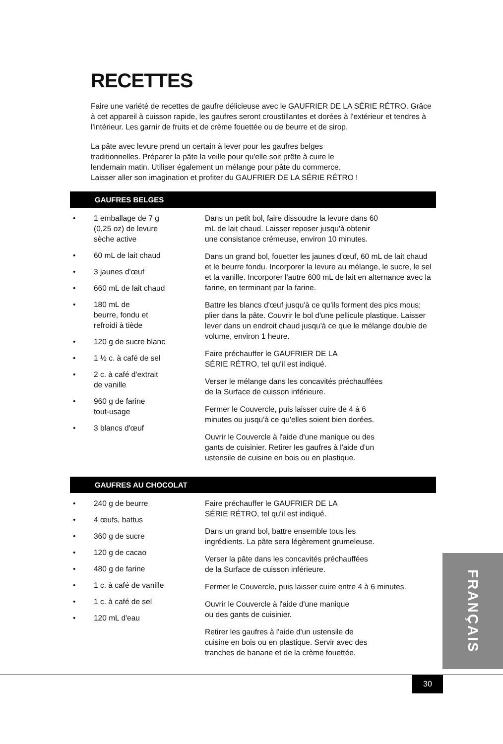RECETTES
Faire une variété de recettes de gaufre délicieuse avec le GAUFRIER DE LA SÉRIE RÉTRO. Grâce à cet appareil à cuisson rapide, les gaufres seront croustillantes et dorées à l'extérieur et tendres à l'intérieur. Les garnir de fruits et de crème fouettée ou de beurre et de sirop.
La pâte avec levure prend un certain à lever pour les gaufres belges
traditionnelles. Préparer la pâte la veille pour qu'elle soit prête à cuire le
lendemain matin. Utiliser également un mélange pour pâte du commerce.
Laisser aller son imagination et profiter du GAUFRIER DE LA SÉRIE RÉTRO !
GAUFRES BELGES
• 1 emballage de 7 g
(0,25 oz) de levure
sèche active
• 60 mL de lait chaud
• 3 jaunes d'œuf
• 660 mL de lait chaud
• 180 mL de
beurre, fondu et
refroidi à tiède
• 120 g de sucre blanc
• 1 ½ c. à café de sel
• 2 c. à café d'extrait
de vanille
• 960 g de farine
tout-usage
• 3 blancs d'œuf
Dans un petit bol, faire dissoudre la levure dans 60
mL de lait chaud. Laisser reposer jusqu'à obtenir
une consistance crémeuse, environ 10 minutes.
Dans un grand bol, fouetter les jaunes d'œuf, 60 mL de lait chaud et le beurre fondu. Incorporer la levure au mélange, le sucre, le sel et la vanille. Incorporer l'autre 600 mL de lait en alternance avec la farine, en terminant par la farine.
Battre les blancs d'œuf jusqu'à ce qu'ils forment des pics mous; plier dans la pâte. Couvrir le bol d'une pellicule plastique. Laisser lever dans un endroit chaud jusqu'à ce que le mélange double de volume, environ 1 heure.
Faire préchauffer le GAUFRIER DE LA
SÉRIE RÉTRO, tel qu'il est indiqué.
Verser le mélange dans les concavités préchauffées
de la Surface de cuisson inférieure.
Fermer le Couvercle, puis laisser cuire de 4 à 6
minutes ou jusqu'à ce qu'elles soient bien dorées.
Ouvrir le Couvercle à l'aide d'une manique ou des
gants de cuisinier. Retirer les gaufres à l'aide d'un
ustensile de cuisine en bois ou en plastique.
GAUFRES AU CHOCOLAT
• 240 g de beurre
• 4 œufs, battus
• 360 g de sucre
• 120 g de cacao
• 480 g de farine
• 1 c. à café de vanille
• 1 c. à café de sel
• 120 mL d'eau
Faire préchauffer le GAUFRIER DE LA
SÉRIE RÉTRO, tel qu'il est indiqué.
Dans un grand bol, battre ensemble tous les
ingrédients. La pâte sera légèrement grumeleuse.
Verser la pâte dans les concavités préchauffées
de la Surface de cuisson inférieure.
Fermer le Couvercle, puis laisser cuire entre 4 à 6 minutes.
Ouvrir le Couvercle à l'aide d'une manique
ou des gants de cuisinier.
Retirer les gaufres à l'aide d'un ustensile de
cuisine en bois ou en plastique. Servir avec des
tranches de banane et de la crème fouettée.
FRANÇAIS
30